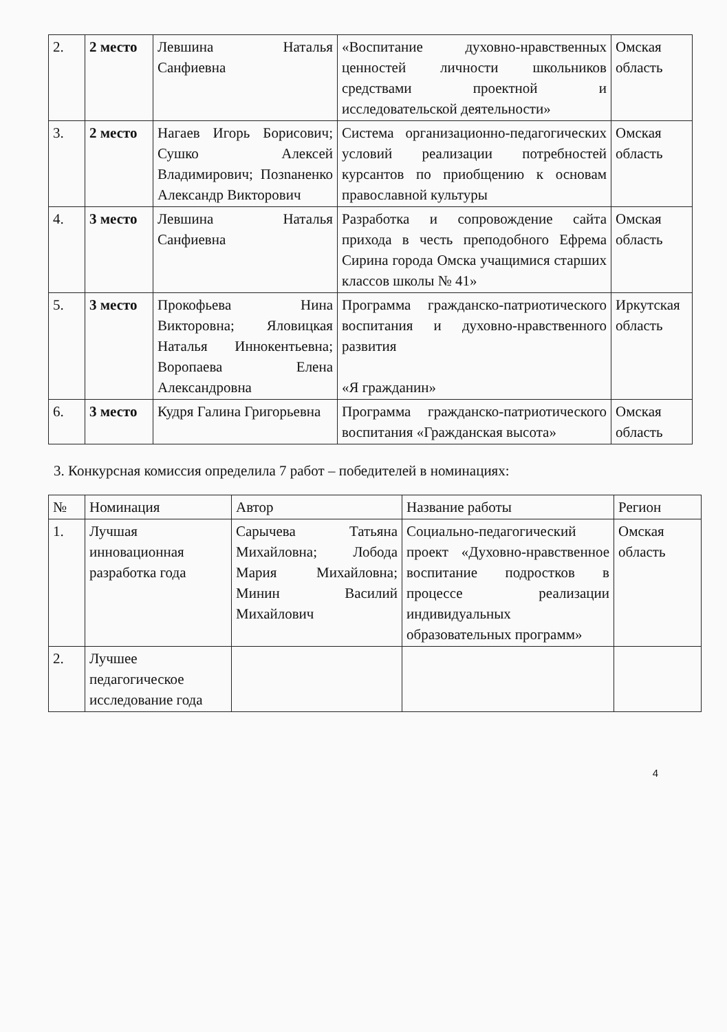| 2. | 2 место | Левшина Наталья Санфиевна | «Воспитание духовно-нравственных ценностей личности школьников средствами проектной и исследовательской деятельности» | Омская область |
| 3. | 2 место | Нагаев Игорь Борисович; Сушко Алексей Владимирович; Позnaненко Александр Викторович | Система организационно-педагогических условий реализации потребностей курсантов по приобщению к основам православной культуры | Омская область |
| 4. | 3 место | Левшина Наталья Санфиевна | Разработка и сопровождение сайта прихода в честь преподобного Ефрема Сирина города Омска учащимися старших классов школы № 41» | Омская область |
| 5. | 3 место | Прокофьева Нина Викторовна; Яловицкая Наталья Иннокентьевна; Воропаева Елена Александровна | Программа гражданско-патриотического воспитания и духовно-нравственного развития «Я гражданин» | Иркутская область |
| 6. | 3 место | Кудря Галина Григорьевна | Программа гражданско-патриотического воспитания «Гражданская высота» | Омская область |
3. Конкурсная комиссия определила 7 работ – победителей в номинациях:
| № | Номинация | Автор | Название работы | Регион |
| --- | --- | --- | --- | --- |
| 1. | Лучшая инновационная разработка года | Сарычева Татьяна Михайловна; Лобода Мария Михайловна; Минин Василий Михайлович | Социально-педагогический проект «Духовно-нравственное воспитание подростков в процессе реализации индивидуальных образовательных программ» | Омская область |
| 2. | Лучшее педагогическое исследование года | | | |
4